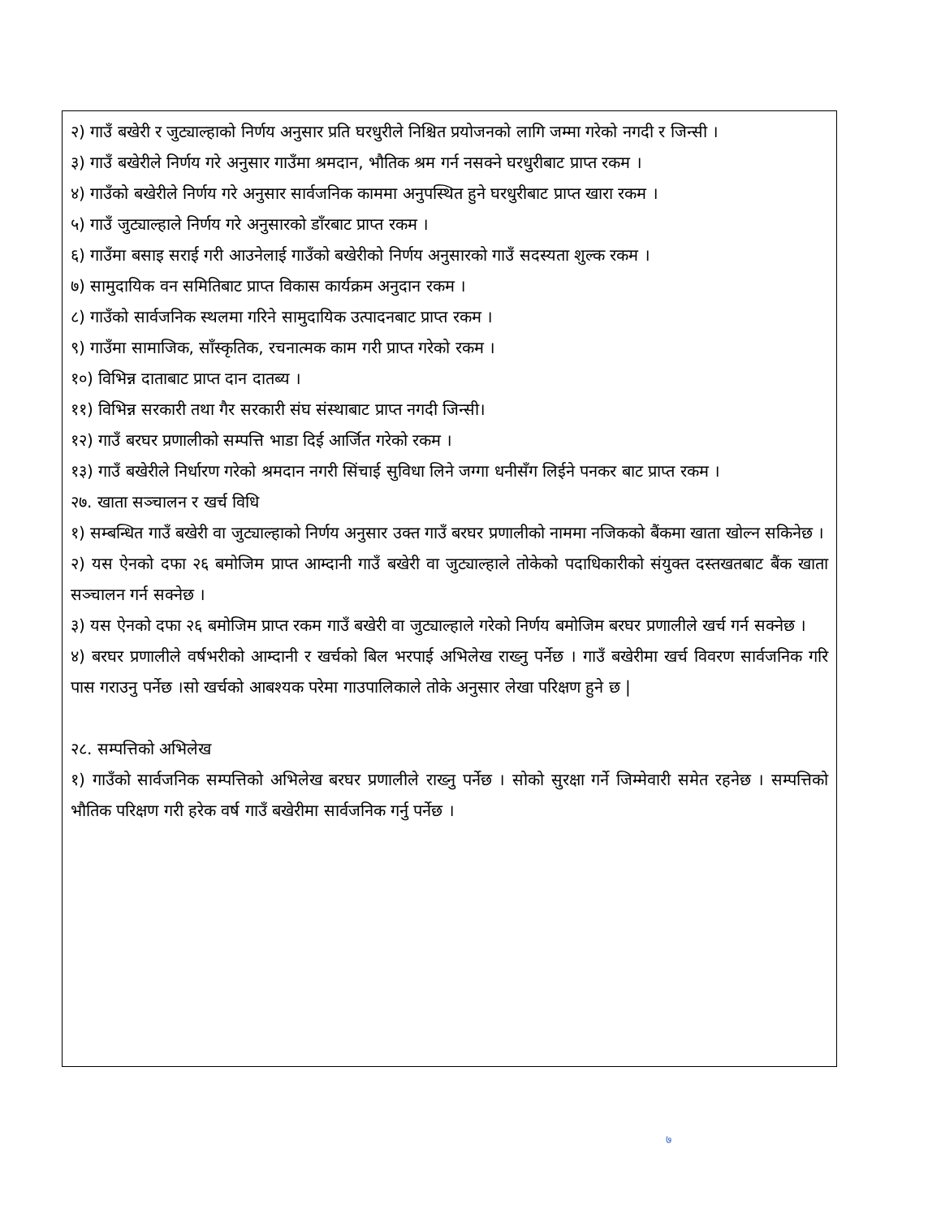२) गाउँ बखेरी र जुट्याल्हाको निर्णय अनुसार प्रति घरधुरीले निश्चित प्रयोजनको लागि जम्मा गरेको नगदी र जिन्सी ।
३) गाउँ बखेरीले निर्णय गरे अनुसार गाउँमा श्रमदान, भौतिक श्रम गर्न नसक्ने घरधुरीबाट प्राप्त रकम ।
४) गाउँको बखेरीले निर्णय गरे अनुसार सार्वजनिक काममा अनुपस्थित हुने घरधुरीबाट प्राप्त खारा रकम ।
५) गाउँ जुट्याल्हाले निर्णय गरे अनुसारको डाँरबाट प्राप्त रकम ।
६) गाउँमा बसाइ सराई गरी आउनेलाई गाउँको बखेरीको निर्णय अनुसारको गाउँ सदस्यता शुल्क रकम ।
७) सामुदायिक वन समितिबाट प्राप्त विकास कार्यक्रम अनुदान रकम ।
८) गाउँको सार्वजनिक स्थलमा गरिने सामुदायिक उत्पादनबाट प्राप्त रकम ।
९) गाउँमा सामाजिक, साँस्कृतिक, रचनात्मक काम गरी प्राप्त गरेको रकम ।
१०) विभिन्न दाताबाट प्राप्त दान दातब्य ।
११) विभिन्न सरकारी तथा गैर सरकारी संघ संस्थाबाट प्राप्त नगदी जिन्सी।
१२) गाउँ बरघर प्रणालीको सम्पत्ति भाडा दिई आर्जित गरेको रकम ।
१३) गाउँ बखेरीले निर्धारण गरेको श्रमदान नगरी सिंचाई सुविधा लिने जग्गा धनीसँग लिईने पनकर बाट प्राप्त रकम ।
२७. खाता सञ्चालन र खर्च विधि
१) सम्बन्धित गाउँ बखेरी वा जुट्याल्हाको निर्णय अनुसार उक्त गाउँ बरघर प्रणालीको नाममा नजिकको बैंकमा खाता खोल्न सकिनेछ ।
२) यस ऐनको दफा २६ बमोजिम प्राप्त आम्दानी गाउँ बखेरी वा जुट्याल्हाले तोकेको पदाधिकारीको संयुक्त दस्तखतबाट बैंक खाता सञ्चालन गर्न सक्नेछ ।
३) यस ऐनको दफा २६ बमोजिम प्राप्त रकम गाउँ बखेरी वा जुट्याल्हाले गरेको निर्णय बमोजिम बरघर प्रणालीले खर्च गर्न सक्नेछ ।
४) बरघर प्रणालीले वर्षभरीको आम्दानी र खर्चको बिल भरपाई अभिलेख राख्नु पर्नेछ । गाउँ बखेरीमा खर्च विवरण सार्वजनिक गरि पास गराउनु पर्नेछ ।सो खर्चको आबश्यक परेमा गाउपालिकाले तोके अनुसार लेखा परिक्षण हुने छ |
२८. सम्पत्तिको अभिलेख
१) गाउँको सार्वजनिक सम्पत्तिको अभिलेख बरघर प्रणालीले राख्नु पर्नेछ । सोको सुरक्षा गर्ने जिम्मेवारी समेत रहनेछ । सम्पत्तिको भौतिक परिक्षण गरी हरेक वर्ष गाउँ बखेरीमा सार्वजनिक गर्नु पर्नेछ ।
७